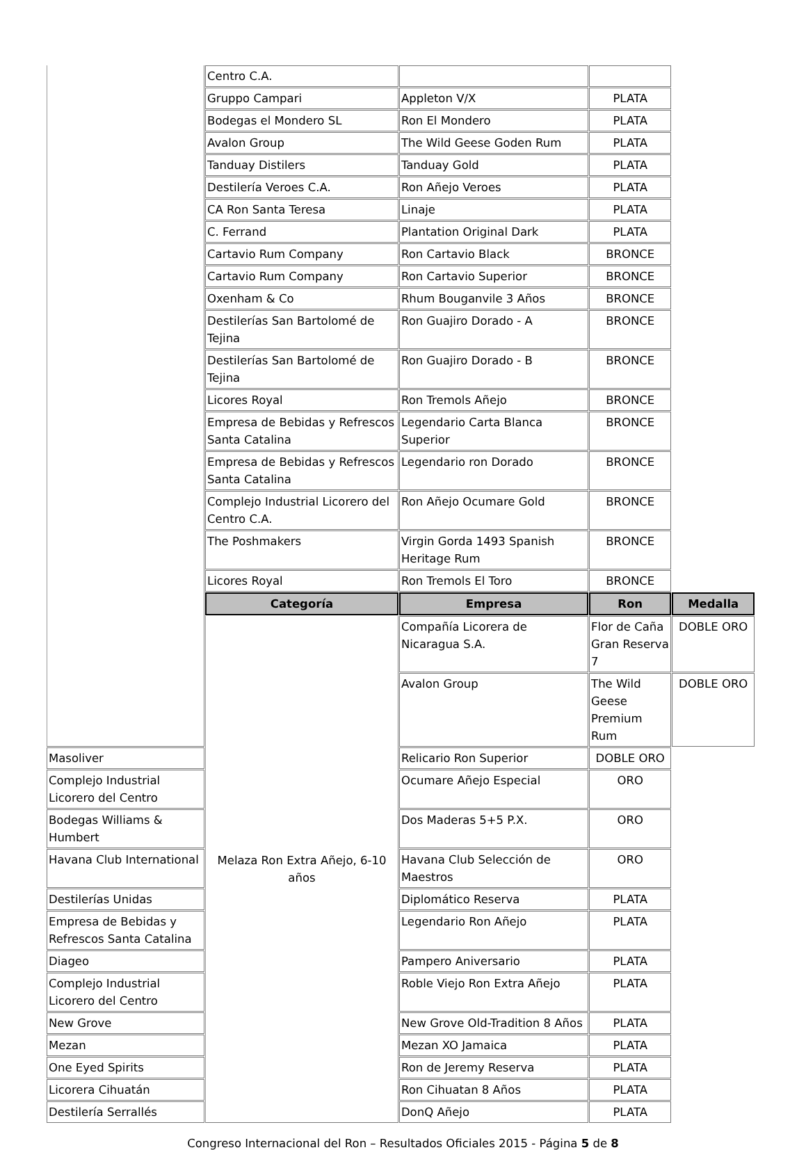| | Centro C.A. | | | |
| | Gruppo Campari | Appleton V/X | PLATA | |
| | Bodegas el Mondero SL | Ron El Mondero | PLATA | |
| | Avalon Group | The Wild Geese Goden Rum | PLATA | |
| | Tanduay Distilers | Tanduay Gold | PLATA | |
| | Destilería Veroes C.A. | Ron Añejo Veroes | PLATA | |
| | CA Ron Santa Teresa | Linaje | PLATA | |
| | C. Ferrand | Plantation Original Dark | PLATA | |
| | Cartavio Rum Company | Ron Cartavio Black | BRONCE | |
| | Cartavio Rum Company | Ron Cartavio Superior | BRONCE | |
| | Oxenham & Co | Rhum Bouganvile 3 Años | BRONCE | |
| | Destilerías San Bartolomé de Tejina | Ron Guajiro Dorado - A | BRONCE | |
| | Destilerías San Bartolomé de Tejina | Ron Guajiro Dorado - B | BRONCE | |
| | Licores Royal | Ron Tremols Añejo | BRONCE | |
| | Empresa de Bebidas y Refrescos Santa Catalina | Legendario Carta Blanca Superior | BRONCE | |
| | Empresa de Bebidas y Refrescos Santa Catalina | Legendario ron Dorado | BRONCE | |
| | Complejo Industrial Licorero del Centro C.A. | Ron Añejo Ocumare Gold | BRONCE | |
| | The Poshmakers | Virgin Gorda 1493 Spanish Heritage Rum | BRONCE | |
| | Licores Royal | Ron Tremols El Toro | BRONCE | |
| | Categoría | Empresa | Ron | Medalla |
| | Melaza Ron Extra Añejo, 6-10 años | Compañía Licorera de Nicaragua S.A. | Flor de Caña Gran Reserva 7 | DOBLE ORO |
| | | Avalon Group | The Wild Geese Premium Rum | DOBLE ORO |
| Masoliver | | Relicario Ron Superior | DOBLE ORO | |
| Complejo Industrial Licorero del Centro | | Ocumare Añejo Especial | ORO | |
| Bodegas Williams & Humbert | | Dos Maderas 5+5 P.X. | ORO | |
| Havana Club International | | Havana Club Selección de Maestros | ORO | |
| Destilerías Unidas | | Diplomático Reserva | PLATA | |
| Empresa de Bebidas y Refrescos Santa Catalina | | Legendario Ron Añejo | PLATA | |
| Diageo | | Pampero Aniversario | PLATA | |
| Complejo Industrial Licorero del Centro | | Roble Viejo Ron Extra Añejo | PLATA | |
| New Grove | | New Grove Old-Tradition 8 Años | PLATA | |
| Mezan | | Mezan XO Jamaica | PLATA | |
| One Eyed Spirits | | Ron de Jeremy Reserva | PLATA | |
| Licorera Cihuatán | | Ron Cihuatan 8 Años | PLATA | |
| Destilería Serrallés | | DonQ Añejo | PLATA | |
Congreso Internacional del Ron – Resultados Oficiales 2015 - Página 5 de 8